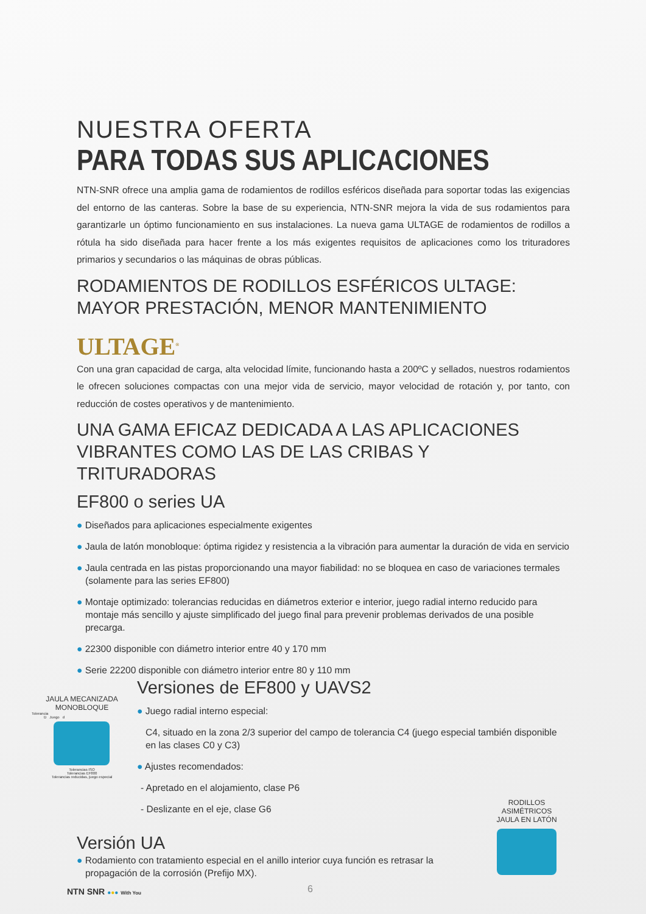NUESTRA OFERTA
PARA TODAS SUS APLICACIONES
NTN-SNR ofrece una amplia gama de rodamientos de rodillos esféricos diseñada para soportar todas las exigencias del entorno de las canteras. Sobre la base de su experiencia, NTN-SNR mejora la vida de sus rodamientos para garantizarle un óptimo funcionamiento en sus instalaciones. La nueva gama ULTAGE de rodamientos de rodillos a rótula ha sido diseñada para hacer frente a los más exigentes requisitos de aplicaciones como los trituradores primarios y secundarios o las máquinas de obras públicas.
RODAMIENTOS DE RODILLOS ESFÉRICOS ULTAGE:
MAYOR PRESTACIÓN, MENOR MANTENIMIENTO
ULTAGE<sup>®</sup>
Con una gran capacidad de carga, alta velocidad límite, funcionando hasta a 200ºC y sellados, nuestros rodamientos le ofrecen soluciones compactas con una mejor vida de servicio, mayor velocidad de rotación y, por tanto, con reducción de costes operativos y de mantenimiento.
UNA GAMA EFICAZ DEDICADA A LAS APLICACIONES VIBRANTES COMO LAS DE LAS CRIBAS Y TRITURADORAS
EF800 o series UA
● Diseñados para aplicaciones especialmente exigentes
● Jaula de latón monobloque: óptima rigidez y resistencia a la vibración para aumentar la duración de vida en servicio
● Jaula centrada en las pistas proporcionando una mayor fiabilidad: no se bloquea en caso de variaciones termales (solamente para las series EF800)
● Montaje optimizado: tolerancias reducidas en diámetros exterior e interior, juego radial interno reducido para montaje más sencillo y ajuste simplificado del juego final para prevenir problemas derivados de una posible precarga.
● 22300 disponible con diámetro interior entre 40 y 170 mm
● Serie 22200 disponible con diámetro interior entre 80 y 110 mm
Versiones de EF800 y UAVS2
● Juego radial interno especial:
C4, situado en la zona 2/3 superior del campo de tolerancia C4 (juego especial también disponible en las clases C0 y C3)
● Ajustes recomendados:
- Apretado en el alojamiento, clase P6
- Deslizante en el eje, clase G6
Versión UA
● Rodamiento con tratamiento especial en el anillo interior cuya función es retrasar la propagación de la corrosión (Prefijo MX).
JAULA MECANIZADA MONOBLOQUE
Tolerancia
D Juego d
Tolerancias ISO
Tolerancias EF800
Tolerancias reducidas, juego especial
RODILLOS ASIMÉTRICOS
JAULA EN LATÓN
NTN SNR ●●● With You 6